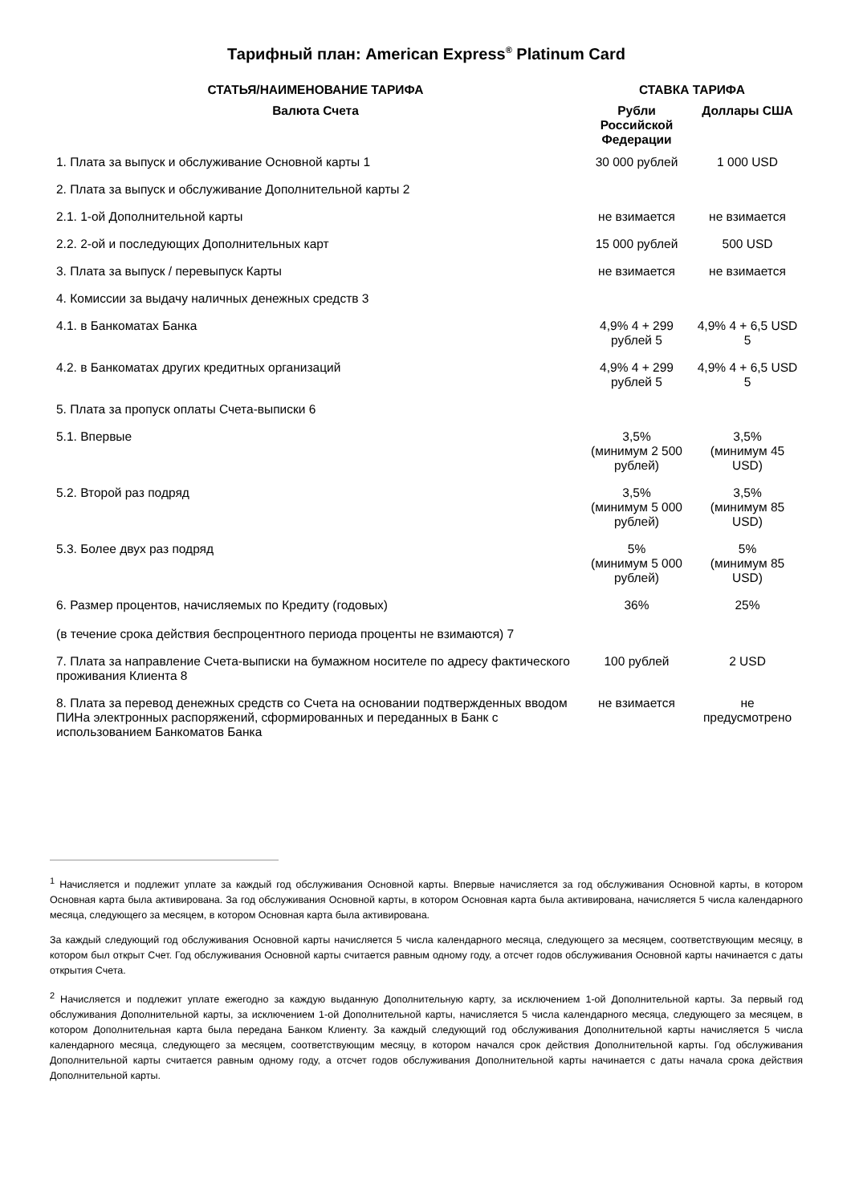Тарифный план: American Express<sup>®</sup> Platinum Card
| СТАТЬЯ/НАИМЕНОВАНИЕ ТАРИФА | СТАВКА ТАРИФА | |
| --- | --- | --- |
| Валюта Счета | Рубли Российской Федерации | Доллары США |
| 1. Плата за выпуск и обслуживание Основной карты 1 | 30 000 рублей | 1 000 USD |
| 2. Плата за выпуск и обслуживание Дополнительной карты 2 | | |
| 2.1. 1-ой Дополнительной карты | не взимается | не взимается |
| 2.2. 2-ой и последующих Дополнительных карт | 15 000 рублей | 500 USD |
| 3. Плата за выпуск / перевыпуск Карты | не взимается | не взимается |
| 4. Комиссии за выдачу наличных денежных средств 3 | | |
| 4.1. в Банкоматах Банка | 4,9% 4 + 299 рублей 5 | 4,9% 4 + 6,5 USD 5 |
| 4.2. в Банкоматах других кредитных организаций | 4,9% 4 + 299 рублей 5 | 4,9% 4 + 6,5 USD 5 |
| 5. Плата за пропуск оплаты Счета-выписки 6 | | |
| 5.1. Впервые | 3,5% (минимум 2 500 рублей) | 3,5% (минимум 45 USD) |
| 5.2. Второй раз подряд | 3,5% (минимум 5 000 рублей) | 3,5% (минимум 85 USD) |
| 5.3. Более двух раз подряд | 5% (минимум 5 000 рублей) | 5% (минимум 85 USD) |
| 6. Размер процентов, начисляемых по Кредиту (годовых) (в течение срока действия беспроцентного периода проценты не взимаются) 7 | 36% | 25% |
| 7. Плата за направление Счета-выписки на бумажном носителе по адресу фактического проживания Клиента 8 | 100 рублей | 2 USD |
| 8. Плата за перевод денежных средств со Счета на основании подтвержденных вводом ПИНа электронных распоряжений, сформированных и переданных в Банк с использованием Банкоматов Банка | не взимается | не предусмотрено |
<sup>1</sup> Начисляется и подлежит уплате за каждый год обслуживания Основной карты. Впервые начисляется за год обслуживания Основной карты, в котором Основная карта была активирована. За год обслуживания Основной карты, в котором Основная карта была активирована, начисляется 5 числа календарного месяца, следующего за месяцем, в котором Основная карта была активирована.
За каждый следующий год обслуживания Основной карты начисляется 5 числа календарного месяца, следующего за месяцем, соответствующим месяцу, в котором был открыт Счет. Год обслуживания Основной карты считается равным одному году, а отсчет годов обслуживания Основной карты начинается с даты открытия Счета.
<sup>2</sup> Начисляется и подлежит уплате ежегодно за каждую выданную Дополнительную карту, за исключением 1-ой Дополнительной карты. За первый год обслуживания Дополнительной карты, за исключением 1-ой Дополнительной карты, начисляется 5 числа календарного месяца, следующего за месяцем, в котором Дополнительная карта была передана Банком Клиенту. За каждый следующий год обслуживания Дополнительной карты начисляется 5 числа календарного месяца, следующего за месяцем, соответствующим месяцу, в котором начался срок действия Дополнительной карты. Год обслуживания Дополнительной карты считается равным одному году, а отсчет годов обслуживания Дополнительной карты начинается с даты начала срока действия Дополнительной карты.